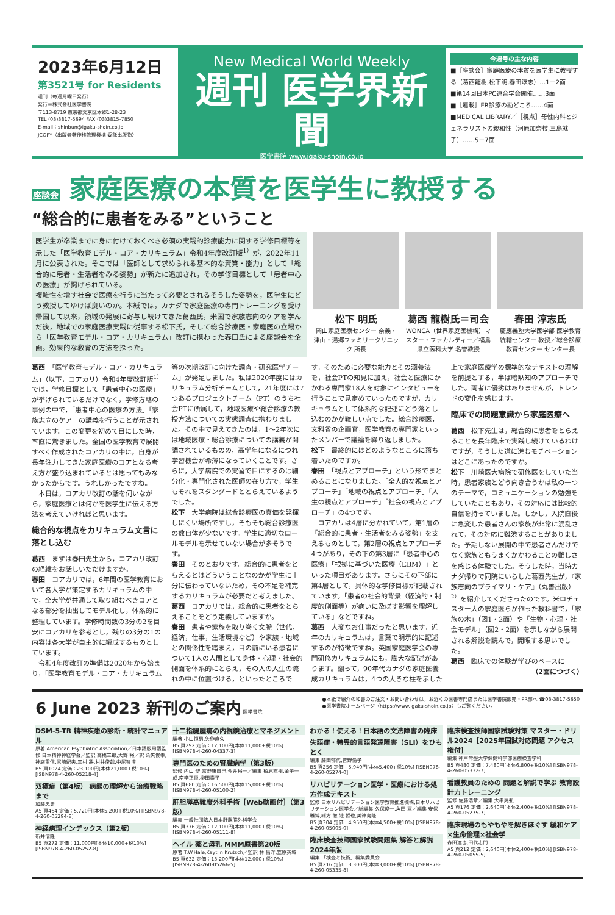2023年6月12日
第3521号 for Residents
週刊（毎週月曜日発行）
発行＝株式会社医学書院
〒113-8719 東京都文京区本郷1-28-23
TEL (03)3817-5694 FAX (03)3815-7850
E-mail：shinbun@igaku-shoin.co.jp
JCOPY〈出版者著作権管理機構 委託出版物〉
New Medical World Weekly
週刊 医学界新聞
医学書院 www.igaku-shoin.co.jp
今週号の主な内容
■［座談会］家庭医療の本質を医学生に教授する（葛西龍樹,松下明,春田淳志）…1－2面
■第14回日本PC連合学会開催……3面
■［連載］ER診療の勘どころ……4面
■MEDICAL LIBRARY／［視点］母性内科とジェネラリストの親和性（河原加奈枝,三島就子）……5－7面
座談会 家庭医療の本質を医学生に教授する
“総合的に患者をみる”ということ
医学生が卒業までに身に付けておくべき必須の実践的診療能力に関する学修目標等を示した「医学教育モデル・コア・カリキュラム」令和4年度改訂版<sup>1）</sup>が，2022年11月に公表された。そこでは「医師として求められる基本的な資質・能力」として「総合的に患者・生活者をみる姿勢」が新たに追加され，その学修目標として「患者中心の医療」が掲げられている。
複雑性を増す社会で医療を行うに当たって必要とされるそうした姿勢を，医学生にどう教授してゆけば良いのか。本紙では，カナダで家庭医療の専門トレーニングを受け帰国して以来，領域の発展に寄与し続けてきた葛西氏，米国で家族志向のケアを学んだ後，地域での家庭医療実践に従事する松下氏，そして総合診療医・家庭医の立場から「医学教育モデル・コア・カリキュラム」改訂に携わった春田氏による座談会を企画。効果的な教育の方法を探った。
松下 明氏
岡山家庭医療センター 奈義・津山・湯郷ファミリークリニック 所長
葛西 龍樹氏＝司会
WONCA（世界家庭医機構）マスター・ファカルティー／福島県立医科大学 名誉教授
春田 淳志氏
慶應義塾大学医学部 医学教育統轄センター 教授／総合診療教育センター センター長
葛西　「医学教育モデル・コア・カリキュラム」（以下，コアカリ）令和4年度改訂版<sup>1）</sup>では，学修目標として「患者中心の医療」が挙げられているだけでなく，学修方略の事例の中で，「患者中心の医療の方法」「家族志向のケア」の講義を行うことが示されています。この変更を初めて目にした時，率直に驚きました。全国の医学教育で展開すべく作成されたコアカリの中に，自身が長年注力してきた家庭医療のコアとなる考え方が盛り込まれているとは思ってもみなかったからです。うれしかったですね。
　本日は，コアカリ改訂の話を伺いながら，家庭医療とは何かを医学生に伝える方法を考えていければと思います。
総合的な視点をカリキュラム文言に落とし込む
葛西　まずは春田先生から，コアカリ改訂の経緯をお話しいただけますか。
春田　コアカリでは，6年間の医学教育において各大学が策定するカリキュラムの中で，全大学が共通して取り組むべきコアとなる部分を抽出してモデル化し，体系的に整理しています。学修時間数の3分の2を目安にコアカリを参考とし，残りの3分の1の内容は各大学が自主的に編成するものとしています。
　令和4年度改訂の準備は2020年から始まり，「医学教育モデル・コア・カリキュラム等の次期改訂に向けた調査・研究医学チーム」が発足しました。私は2020年度にはカリキュラム分析チームとして，21年度には7つあるプロジェクトチーム（PT）のうち社会PTに所属して，地域医療や総合診療の教授方法についての実態調査に携わりました。その中で見えてきたのは，1～2年次には地域医療・総合診療についての講義が開講されているものの，高学年になるにつれ学習機会が希薄になっていくことです。さらに，大学病院での実習で目にするのは細分化・専門化された医師の在り方で，学生もそれをスタンダードととらえているようでした。
松下　大学病院は総合診療医の真価を発揮しにくい場所ですし，そもそも総合診療医の数自体が少ないです。学生に適切なロールモデルを示せていない場合が多そうです。
春田　そのとおりです。総合的に患者をとらえるとはどういうことなのかが学生に十分に伝わっていないため，その不足を補完するカリキュラムが必要だと考えました。
葛西　コアカリでは，総合的に患者をとらえることをどう定義していますか。
春田　患者や家族を取り巻く文脈（世代，経済，仕事，生活環境など）や家族・地域との関係性を踏まえ，目の前にいる患者について1人の人間として身体・心理・社会的側面を体系的にとらえ，その人の人生の流れの中に位置づける，といったところです。そのために必要な能力とその涵養法を，社会PTの知見に加え，社会と医療にかかわる専門家18人を対象にインタビューを行うことで見定めていったのですが，カリキュラムとして体系的な記述にどう落とし込むのかが難しい点でした。総合診療医，文科省の企画官，医学教育の専門家といったメンバーで議論を繰り返しました。
松下　最終的にはどのようなところに落ち着いたのですか。
春田　「視点とアプローチ」という形でまとめることになりました。「全人的な視点とアプローチ」「地域の視点とアプローチ」「人生の視点とアプローチ」「社会の視点とアプローチ」の4つです。
　コアカリは4層に分かれていて，第1層の「総合的に患者・生活者をみる姿勢」を支えるものとして，第2層の視点とアプローチ4つがあり，その下の第3層に「患者中心の医療」「根拠に基づいた医療（EBM）」といった項目があります。さらにその下部に第4層として，具体的な学修目標が記載されています。「患者の社会的背景（経済的・制度的側面等）が病いに及ぼす影響を理解している」などですね。
葛西　大変なお仕事だったと思います。近年のカリキュラムは，言葉で明示的に記述するのが特徴ですね。英国家庭医学会の専門研修カリキュラムにも，膨大な記述があります。翻って，90年代カナダの家庭医養成カリキュラムは，4つの大きな柱を示した上で家庭医療学の標準的なテキストの理解を前提とする，半ば暗黙知のアプローチでした。両者に優劣はありませんが，トレンドの変化を感じます。
臨床での問題意識から家庭医療へ
葛西　松下先生は，総合的に患者をとらえることを長年臨床で実践し続けているわけですが，そうした道に進むモチベーションはどこにあったのですか。
松下　川崎医大病院で研修医をしていた当時，患者家族とどう向き合うかは私の一つのテーマで，コミュニケーションの勉強をしていたこともあり，その対応には比較的自信を持っていました。しかし，入院直後に急変した患者さんの家族が非常に混乱されて，その対応に難渋することがありました。予期しない展開の中で患者さんだけでなく家族ともうまくかかわることの難しさを感じる体験でした。そうした時，当時カナダ帰りで同院にいらした葛西先生が，『家族志向のプライマリ・ケア』（丸善出版）<sup>2）</sup>を紹介してくださったのです。米ロチェスター大の家庭医らが作った教科書で，「家族の木」（図1・2面）や「生物・心理・社会モデル」（図2・2面）を示しながら展開される解説を読んで，開眼する思いでした。
葛西　臨床での体験が学びのベースに
（2面につづく）
6 June 2023 新刊のご案内 医学書院 ●本紙で紹介の和書のご注文・お問い合わせは，お近くの医書専門店または医学書院販売・PR部へ ☎03-3817-5650
●医学書院ホームページ〈https://www.igaku-shoin.co.jp〉もご覧ください。
DSM-5-TR 精神疾患の診断・統計マニュアル
原著 American Psychiatric Association／日本語版用語監修 日本精神神経学会／監訳 高橋三郎,大野 裕／訳 染矢俊幸,神庭重信,尾崎紀夫,三村 將,村井俊哉,中尾智博
B5 頁1024 定価：23,100円[本体21,000+税10%] [ISBN978-4-260-05218-4]
双極症（第4版） 病態の理解から治療戦略まで
加藤忠史
A5 頁464 定価：5,720円[本体5,200+税10%] [ISBN978-4-260-05294-8]
神経病理インデックス（第2版）
新井信隆
B5 頁272 定価：11,000円[本体10,000+税10%] [ISBN978-4-260-05252-8]
十二指腸腫瘍の内視鏡治療とマネジメント
編著 小山恒男,矢作直久
B5 頁292 定価：12,100円[本体11,000+税10%] [ISBN978-4-260-04337-3]
専門医のための腎臓病学（第3版）
監修 内山 聖,富野康日己,今井裕一／編集 柏原直樹,金子一成,南学正臣,柳田素子
B5 頁680 定価：16,500円[本体15,000+税10%] [ISBN978-4-260-05100-2]
肝胆膵高難度外科手術［Web動画付］（第3版）
編集 一般社団法人日本肝胆膵外科学会
B5 頁376 定価：12,100円[本体11,000+税10%] [ISBN978-4-260-05111-8]
ヘイル 薬と母乳 MMM原書第20版
原著 T.W.Hale,Kaytlin Krutsch／監訳 林 昌洋,笠原英城
B5 頁632 定価：13,200円[本体12,000+税10%] [ISBN978-4-260-05266-5]
わかる！使える！日本語の文法障害の臨床 失語症・特異的言語発達障害（SLI）をひもとく
編集 藤田郁代,菅野倫子
B5 頁256 定価：5,940円[本体5,400+税10%] [ISBN978-4-260-05274-0]
リハビリテーション医学・医療における処方作成テキスト
監修 日本リハビリテーション医学教育推進機構,日本リハビリテーション医学会／総編集 久保俊一,角田 亘／編集 安保雅博,緒方 徹,辻 哲也,美津島隆
B5 頁304 定価：4,950円[本体4,500+税10%] [ISBN978-4-260-05005-0]
臨床検査技師国家試験問題集 解答と解説 2024年版
編集 「検査と技術」編集委員会
B5 頁216 定価：3,300円[本体3,000+税10%] [ISBN978-4-260-05335-8]
臨床検査技師国家試験対策 マスター・ドリル2024［2025年国試対応問題 アクセス権付］
編集 神戸常盤大学保健科学部医療検査学科
B5 頁480 定価：7,480円[本体6,800+税10%] [ISBN978-4-260-05332-7]
看護教員のための 問題と解説で学ぶ 教育設計力トレーニング
監修 佐藤浩章／編集 大串晃弘
A5 頁176 定価：2,640円[本体2,400+税10%] [ISBN978-4-260-05275-7]
臨床現場のもやもやを解きほぐす 緩和ケア×生命倫理×社会学
森田達也,田代志門
A5 頁212 定価：2,640円[本体2,400+税10%] [ISBN978-4-260-05055-5]